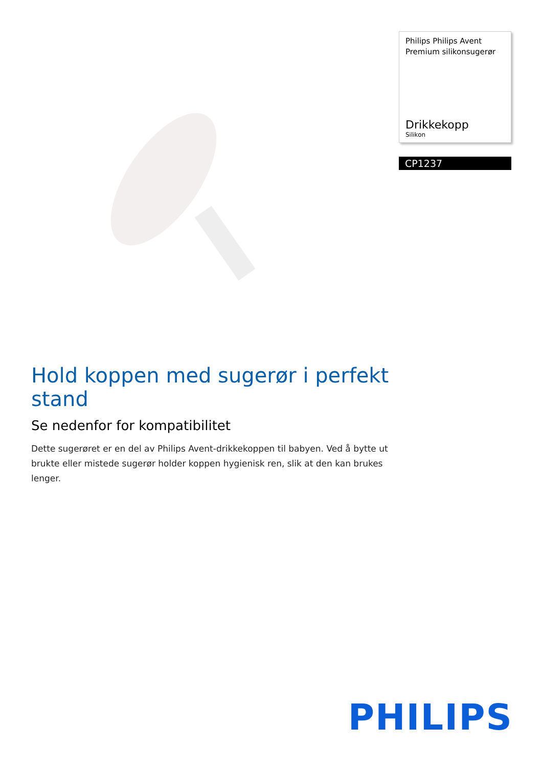Philips Philips Avent Premium silikonsugerør
Drikkekopp
Silikon
CP1237
Hold koppen med sugerør i perfekt stand
Se nedenfor for kompatibilitet
Dette sugerøret er en del av Philips Avent-drikkekoppen til babyen. Ved å bytte ut brukte eller mistede sugerør holder koppen hygienisk ren, slik at den kan brukes lenger.
PHILIPS